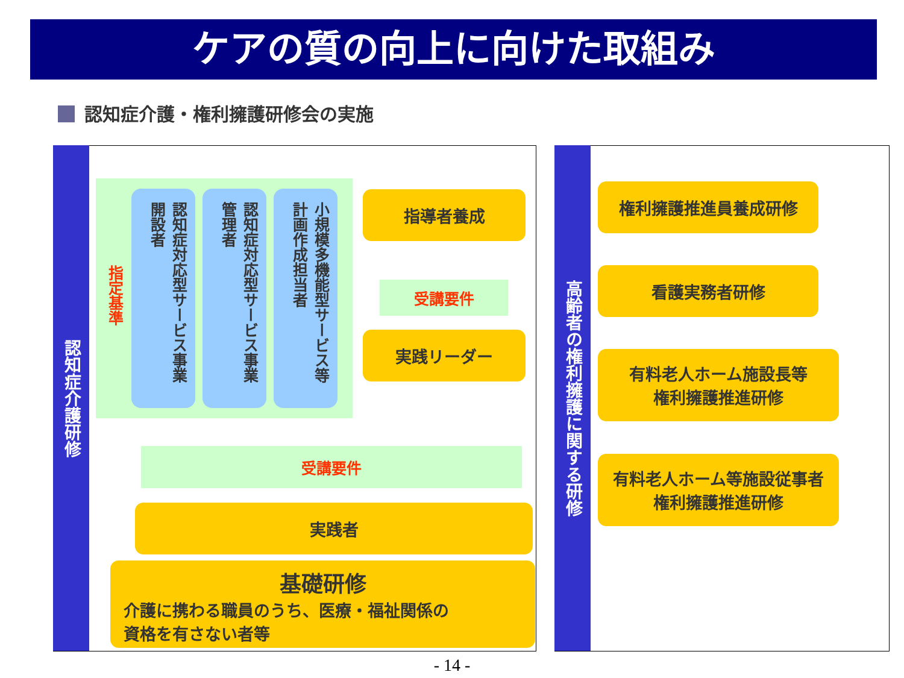ケアの質の向上に向けた取組み
認知症介護・権利擁護研修会の実施
認知症介護研修
指定基準
認知症対応型サービス事業開設者
認知症対応型サービス事業管理者
小規模多機能型サービス等計画作成担当者
指導者養成
受講要件
実践リーダー
受講要件
実践者
基礎研修
介護に携わる職員のうち、医療・福祉関係の
資格を有さない者等
高齢者の権利擁護に関する研修
権利擁護推進員養成研修
看護実務者研修
有料老人ホーム施設長等
権利擁護推進研修
有料老人ホーム等施設従事者
権利擁護推進研修
- 14 -